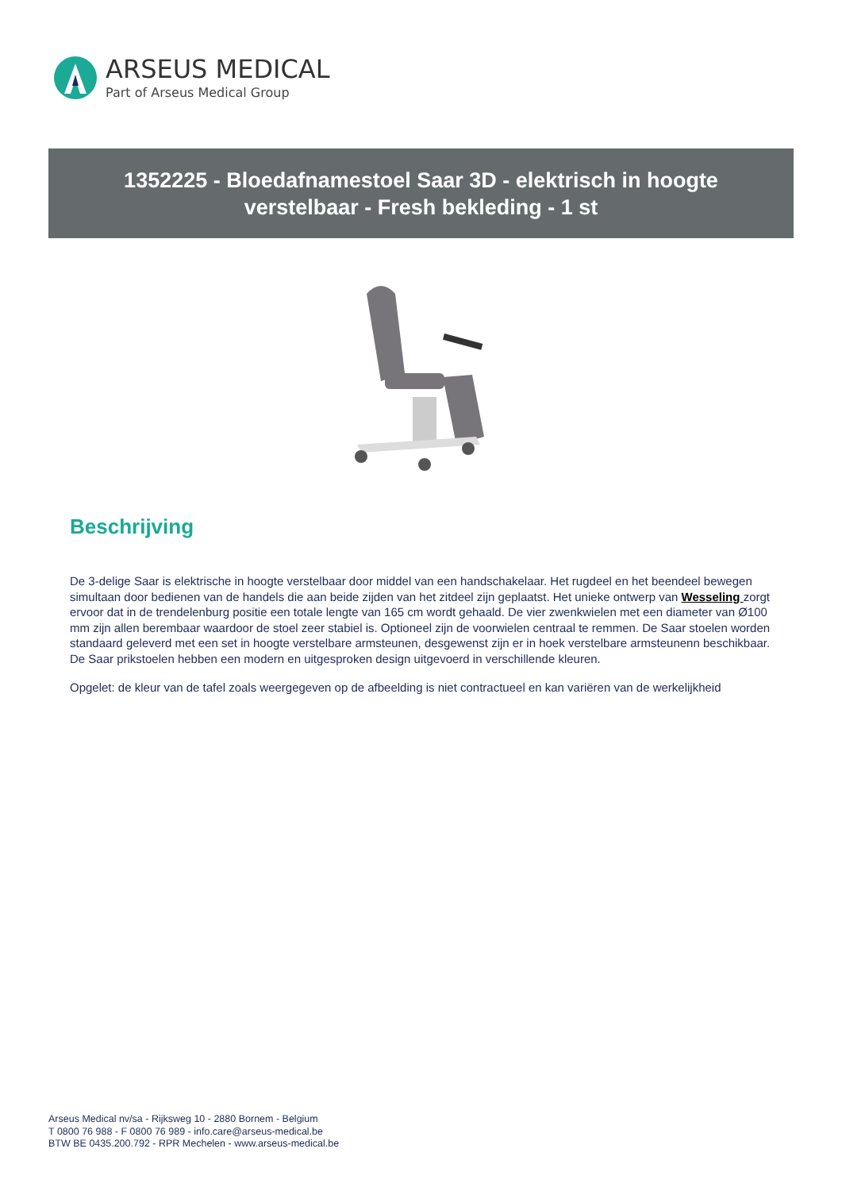ARSEUS MEDICAL
Part of Arseus Medical Group
1352225 - Bloedafnamestoel Saar 3D - elektrisch in hoogte
verstelbaar - Fresh bekleding - 1 st
Beschrijving
De 3-delige Saar is elektrische in hoogte verstelbaar door middel van een handschakelaar. Het rugdeel en het beendeel bewegen simultaan door bedienen van de handels die aan beide zijden van het zitdeel zijn geplaatst. Het unieke ontwerp van Wesseling zorgt ervoor dat in de trendelenburg positie een totale lengte van 165 cm wordt gehaald. De vier zwenkwielen met een diameter van Ø100 mm zijn allen berembaar waardoor de stoel zeer stabiel is. Optioneel zijn de voorwielen centraal te remmen. De Saar stoelen worden standaard geleverd met een set in hoogte verstelbare armsteunen, desgewenst zijn er in hoek verstelbare armsteunenn beschikbaar. De Saar prikstoelen hebben een modern en uitgesproken design uitgevoerd in verschillende kleuren.
Opgelet: de kleur van de tafel zoals weergegeven op de afbeelding is niet contractueel en kan variëren van de werkelijkheid
Arseus Medical nv/sa - Rijksweg 10 - 2880 Bornem - Belgium
T 0800 76 988 - F 0800 76 989 - info.care@arseus-medical.be
BTW BE 0435.200.792 - RPR Mechelen - www.arseus-medical.be